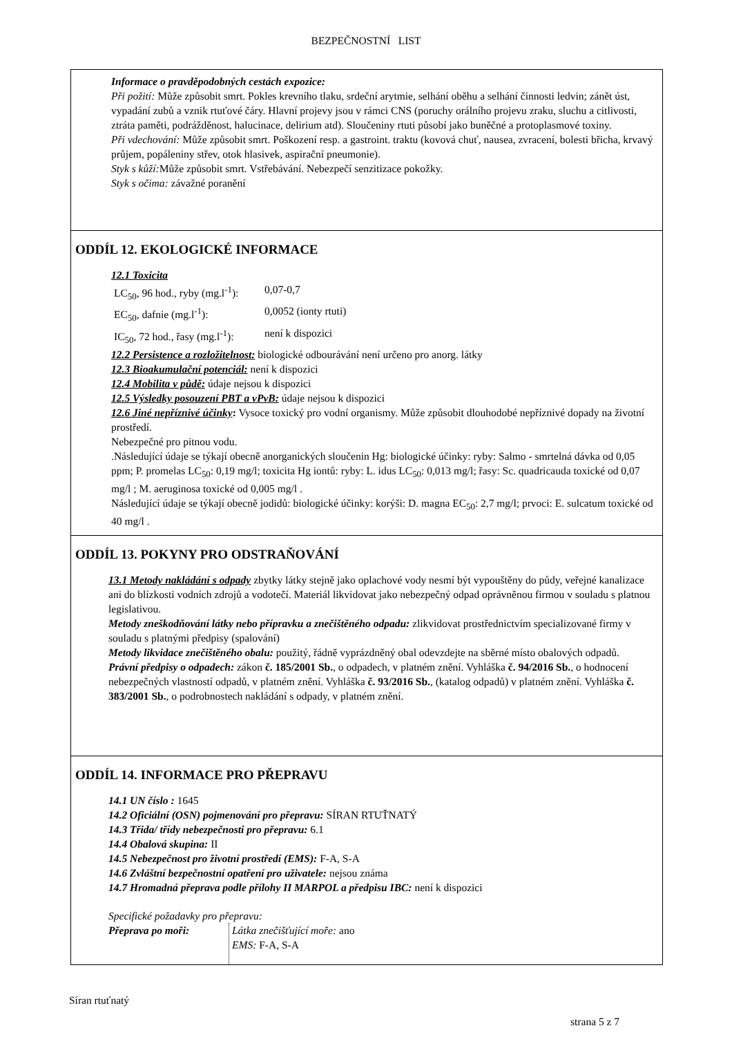BEZPEČNOSTNÍ LIST
Informace o pravděpodobných cestách expozice:
Při požití: Může způsobit smrt. Pokles krevního tlaku, srdeční arytmie, selhání oběhu a selhání činnosti ledvin; zánět úst, vypadání zubů a vznik rtuťové čáry. Hlavní projevy jsou v rámci CNS (poruchy orálního projevu zraku, sluchu a citlivosti, ztráta paměti, podrážděnost, halucinace, delirium atd). Sloučeniny rtuti působí jako buněčné a protoplasmové toxiny.
Při vdechování: Může způsobit smrt. Poškození resp. a gastroint. traktu (kovová chuť, nausea, zvracení, bolesti břicha, krvavý průjem, popáleniny střev, otok hlasivek, aspirační pneumonie).
Styk s kůží: Může způsobit smrt. Vstřebávání. Nebezpečí senzitizace pokožky.
Styk s očima: závažné poranění
ODDÍL 12. EKOLOGICKÉ INFORMACE
12.1 Toxicita
| LC<sub>50</sub>, 96 hod., ryby (mg.l<sup>-1</sup>): | 0,07-0,7 |
| EC<sub>50</sub>, dafnie (mg.l<sup>-1</sup>): | 0,0052 (ionty rtuti) |
| IC<sub>50</sub>, 72 hod., řasy (mg.l<sup>-1</sup>): | není k dispozici |
12.2 Persistence a rozložitelnost: biologické odbourávání není určeno pro anorg. látky
12.3 Bioakumulační potenciál: není k dispozici
12.4 Mobilita v půdě: údaje nejsou k dispozici
12.5 Výsledky posouzení PBT a vPvB: údaje nejsou k dispozici
12.6 Jiné nepříznivé účinky: Vysoce toxický pro vodní organismy. Může způsobit dlouhodobé nepříznivé dopady na životní prostředí.
Nebezpečné pro pitnou vodu.
.Následující údaje se týkají obecně anorganických sloučenin Hg: biologické účinky: ryby: Salmo - smrtelná dávka od 0,05 ppm; P. promelas LC<sub>50</sub>: 0,19 mg/l; toxicita Hg iontů: ryby: L. idus LC<sub>50</sub>: 0,013 mg/l; řasy: Sc. quadricauda toxické od 0,07 mg/l ; M. aeruginosa toxické od 0,005 mg/l .
Následující údaje se týkají obecně jodidů: biologické účinky: korýši: D. magna EC<sub>50</sub>: 2,7 mg/l; prvoci: E. sulcatum toxické od 40 mg/l .
ODDÍL 13. POKYNY PRO ODSTRAŇOVÁNÍ
13.1 Metody nakládání s odpady zbytky látky stejně jako oplachové vody nesmí být vypouštěny do půdy, veřejné kanalizace ani do blízkosti vodních zdrojů a vodotečí. Materiál likvidovat jako nebezpečný odpad oprávněnou firmou v souladu s platnou legislativou.
Metody zneškodňování látky nebo přípravku a znečištěného odpadu: zlikvidovat prostřednictvím specializované firmy v souladu s platnými předpisy (spalování)
Metody likvidace znečištěného obalu: použitý, řádně vyprázdněný obal odevzdejte na sběrné místo obalových odpadů.
Právní předpisy o odpadech: zákon č. 185/2001 Sb., o odpadech, v platném znění. Vyhláška č. 94/2016 Sb., o hodnocení nebezpečných vlastností odpadů, v platném znění. Vyhláška č. 93/2016 Sb., (katalog odpadů) v platném znění. Vyhláška č. 383/2001 Sb., o podrobnostech nakládání s odpady, v platném znění.
ODDÍL 14. INFORMACE PRO PŘEPRAVU
14.1 UN číslo : 1645
14.2 Oficiální (OSN) pojmenování pro přepravu: SÍRAN RTUŤNATÝ
14.3 Třida/ třídy nebezpečnosti pro přepravu: 6.1
14.4 Obalová skupina: II
14.5 Nebezpečnost pro životní prostředí (EMS): F-A, S-A
14.6 Zvláštní bezpečnostní opatření pro uživatele: nejsou známa
14.7 Hromadná přeprava podle přílohy II MARPOL a předpisu IBC: není k dispozici
Specifické požadavky pro přepravu:
| Přeprava po moři: | Látka znečišťující moře: ano EMS: F-A, S-A |
Síran rtuťnatý
strana 5 z 7